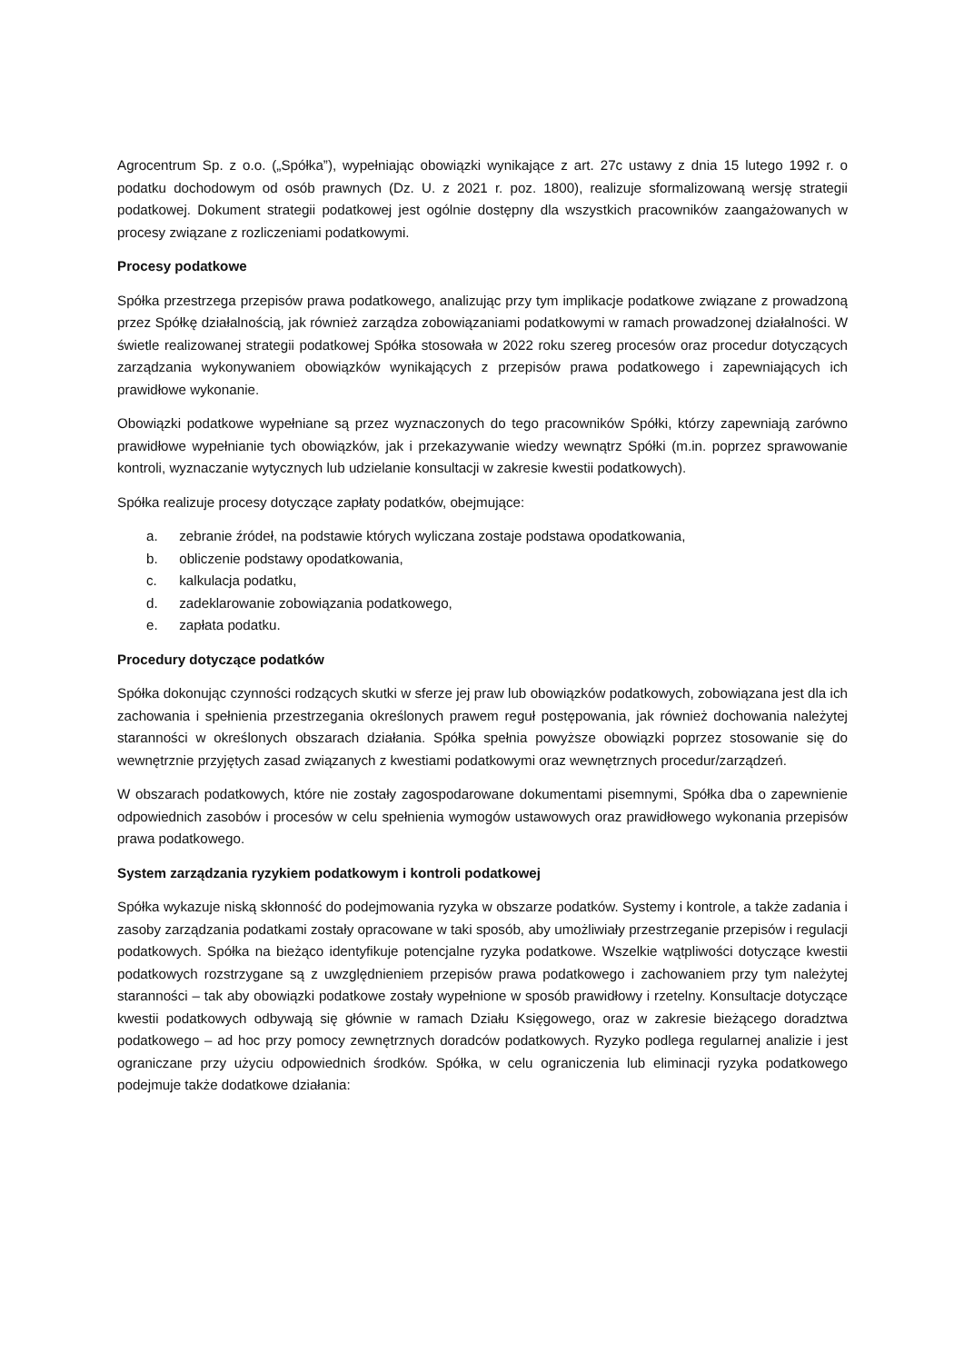Agrocentrum Sp. z o.o. („Spółka”), wypełniając obowiązki wynikające z art. 27c ustawy z dnia 15 lutego 1992 r. o podatku dochodowym od osób prawnych (Dz. U. z 2021 r. poz. 1800), realizuje sformalizowaną wersję strategii podatkowej. Dokument strategii podatkowej jest ogólnie dostępny dla wszystkich pracowników zaangażowanych w procesy związane z rozliczeniami podatkowymi.
Procesy podatkowe
Spółka przestrzega przepisów prawa podatkowego, analizując przy tym implikacje podatkowe związane z prowadzoną przez Spółkę działalnością, jak również zarządza zobowiązaniami podatkowymi w ramach prowadzonej działalności. W świetle realizowanej strategii podatkowej Spółka stosowała w 2022 roku szereg procesów oraz procedur dotyczących zarządzania wykonywaniem obowiązków wynikających z przepisów prawa podatkowego i zapewniających ich prawidłowe wykonanie.
Obowiązki podatkowe wypełniane są przez wyznaczonych do tego pracowników Spółki, którzy zapewniają zarówno prawidłowe wypełnianie tych obowiązków, jak i przekazywanie wiedzy wewnątrz Spółki (m.in. poprzez sprawowanie kontroli, wyznaczanie wytycznych lub udzielanie konsultacji w zakresie kwestii podatkowych).
Spółka realizuje procesy dotyczące zapłaty podatków, obejmujące:
a. zebranie źródeł, na podstawie których wyliczana zostaje podstawa opodatkowania,
b. obliczenie podstawy opodatkowania,
c. kalkulacja podatku,
d. zadeklarowanie zobowiązania podatkowego,
e. zapłata podatku.
Procedury dotyczące podatków
Spółka dokonując czynności rodzących skutki w sferze jej praw lub obowiązków podatkowych, zobowiązana jest dla ich zachowania i spełnienia przestrzegania określonych prawem reguł postępowania, jak również dochowania należytej staranności w określonych obszarach działania. Spółka spełnia powyższe obowiązki poprzez stosowanie się do wewnętrznie przyjętych zasad związanych z kwestiami podatkowymi oraz wewnętrznych procedur/zarządzeń.
W obszarach podatkowych, które nie zostały zagospodarowane dokumentami pisemnymi, Spółka dba o zapewnienie odpowiednich zasobów i procesów w celu spełnienia wymogów ustawowych oraz prawidłowego wykonania przepisów prawa podatkowego.
System zarządzania ryzykiem podatkowym i kontroli podatkowej
Spółka wykazuje niską skłonność do podejmowania ryzyka w obszarze podatków. Systemy i kontrole, a także zadania i zasoby zarządzania podatkami zostały opracowane w taki sposób, aby umożliwiały przestrzeganie przepisów i regulacji podatkowych. Spółka na bieżąco identyfikuje potencjalne ryzyka podatkowe. Wszelkie wątpliwości dotyczące kwestii podatkowych rozstrzygane są z uwzględnieniem przepisów prawa podatkowego i zachowaniem przy tym należytej staranności – tak aby obowiązki podatkowe zostały wypełnione w sposób prawidłowy i rzetelny. Konsultacje dotyczące kwestii podatkowych odbywają się głównie w ramach Działu Księgowego, oraz w zakresie bieżącego doradztwa podatkowego – ad hoc przy pomocy zewnętrznych doradców podatkowych. Ryzyko podlega regularnej analizie i jest ograniczane przy użyciu odpowiednich środków. Spółka, w celu ograniczenia lub eliminacji ryzyka podatkowego podejmuje także dodatkowe działania: